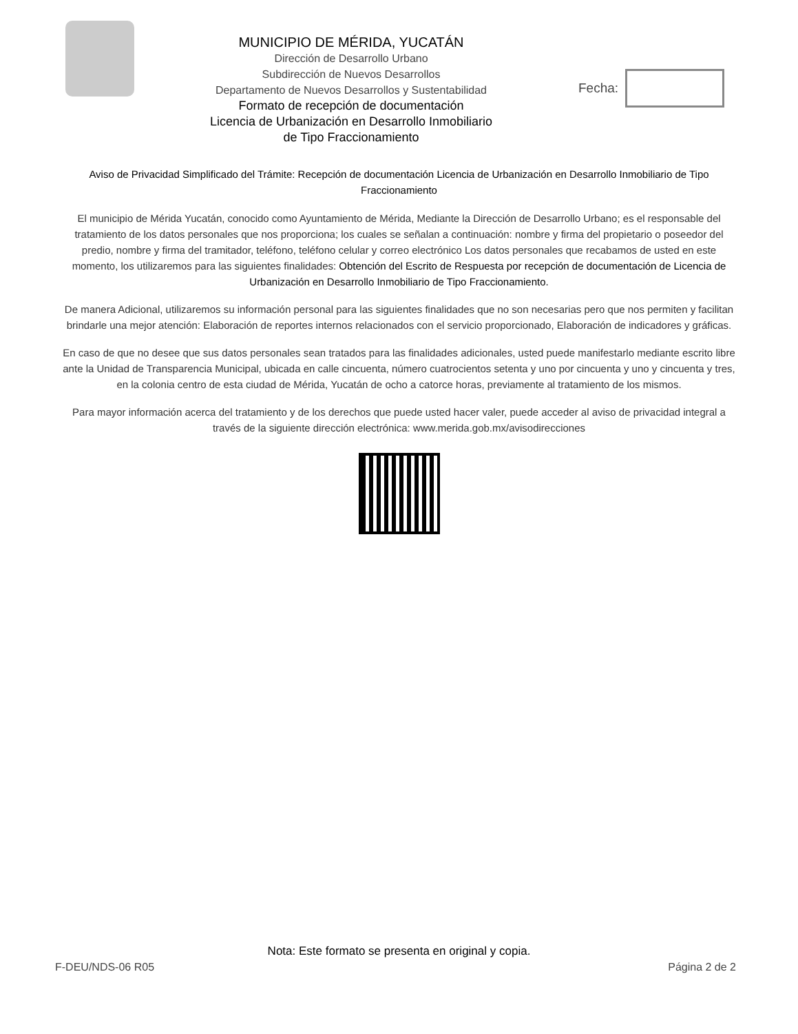MUNICIPIO DE MÉRIDA, YUCATÁN
Dirección de Desarrollo Urbano
Subdirección de Nuevos Desarrollos
Departamento de Nuevos Desarrollos y Sustentabilidad
Formato de recepción de documentación
Licencia de Urbanización en Desarrollo Inmobiliario
de Tipo Fraccionamiento
Fecha:
Aviso de Privacidad Simplificado del Trámite: Recepción de documentación Licencia de Urbanización en Desarrollo Inmobiliario de Tipo Fraccionamiento
El municipio de Mérida Yucatán, conocido como Ayuntamiento de Mérida, Mediante la Dirección de Desarrollo Urbano; es el responsable del tratamiento de los datos personales que nos proporciona; los cuales se señalan a continuación: nombre y firma del propietario o poseedor del predio, nombre y firma del tramitador, teléfono, teléfono celular y correo electrónico Los datos personales que recabamos de usted en este momento, los utilizaremos para las siguientes finalidades: Obtención del Escrito de Respuesta por recepción de documentación de Licencia de Urbanización en Desarrollo Inmobiliario de Tipo Fraccionamiento.
De manera Adicional, utilizaremos su información personal para las siguientes finalidades que no son necesarias pero que nos permiten y facilitan brindarle una mejor atención: Elaboración de reportes internos relacionados con el servicio proporcionado, Elaboración de indicadores y gráficas.
En caso de que no desee que sus datos personales sean tratados para las finalidades adicionales, usted puede manifestarlo mediante escrito libre ante la Unidad de Transparencia Municipal, ubicada en calle cincuenta, número cuatrocientos setenta y uno por cincuenta y uno y cincuenta y tres, en la colonia centro de esta ciudad de Mérida, Yucatán de ocho a catorce horas, previamente al tratamiento de los mismos.
Para mayor información acerca del tratamiento y de los derechos que puede usted hacer valer, puede acceder al aviso de privacidad integral a través de la siguiente dirección electrónica: www.merida.gob.mx/avisodirecciones
Nota: Este formato se presenta en original y copia.
F-DEU/NDS-06 R05 Página 2 de 2